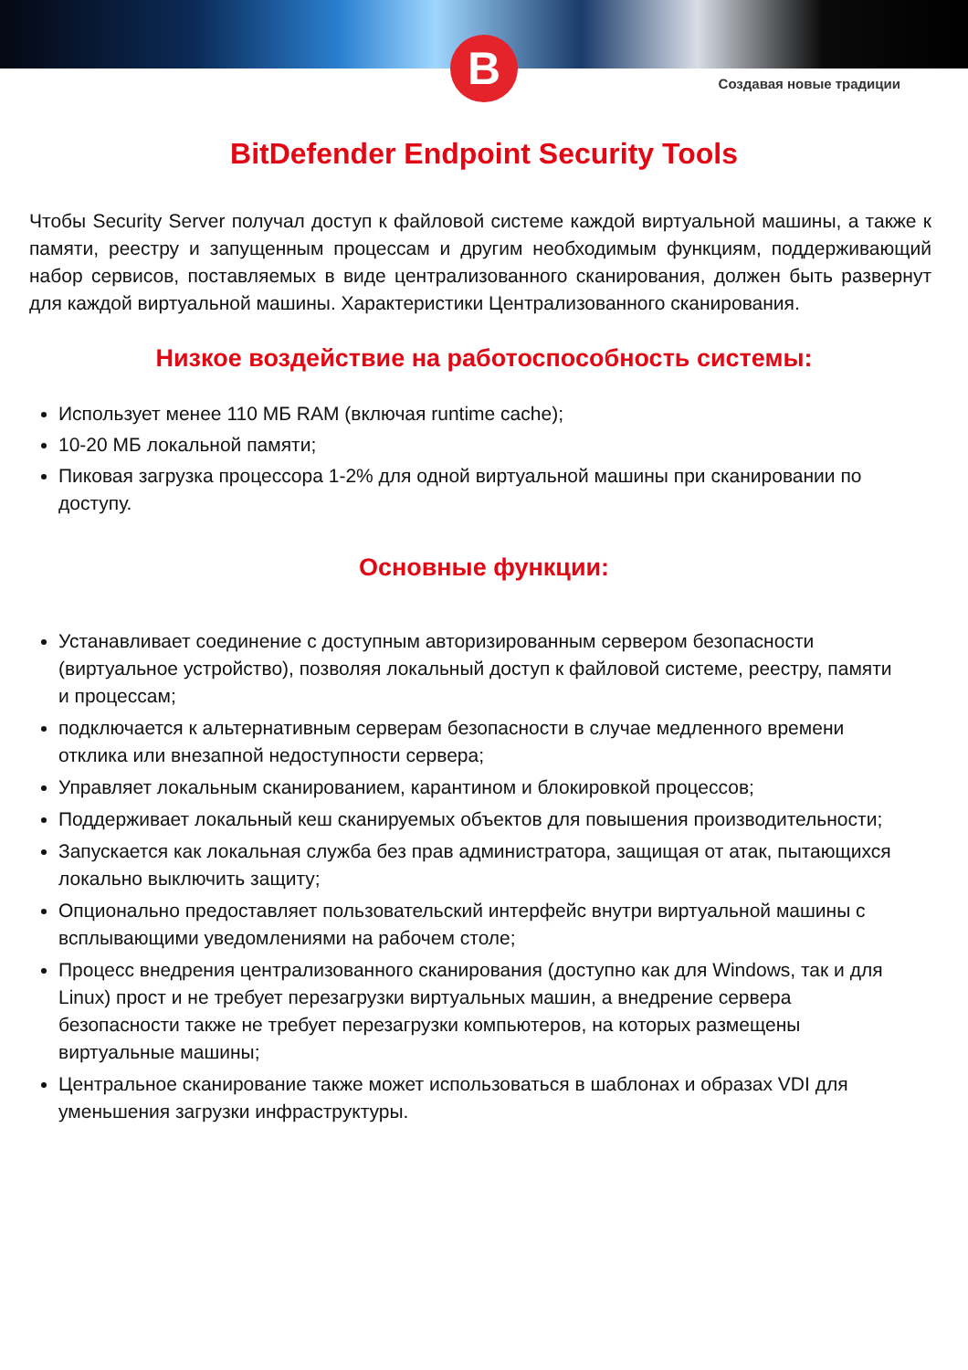B
Создавая новые традиции
BitDefender Endpoint Security Tools
Чтобы Security Server получал доступ к файловой системе каждой виртуальной машины, а также к памяти, реестру и запущенным процессам и другим необходимым функциям, поддерживающий набор сервисов, поставляемых в виде централизованного сканирования, должен быть развернут для каждой виртуальной машины. Характеристики Централизованного сканирования.
Низкое воздействие на работоспособность системы:
Использует менее 110 МБ RAM (включая runtime cache);
10-20 МБ локальной памяти;
Пиковая загрузка процессора 1-2% для одной виртуальной машины при сканировании по доступу.
Основные функции:
Устанавливает соединение с доступным авторизированным сервером безопасности (виртуальное устройство), позволяя локальный доступ к файловой системе, реестру, памяти и процессам;
подключается к альтернативным серверам безопасности в случае медленного времени отклика или внезапной недоступности сервера;
Управляет локальным сканированием, карантином и блокировкой процессов;
Поддерживает локальный кеш сканируемых объектов для повышения производительности;
Запускается как локальная служба без прав администратора, защищая от атак, пытающихся локально выключить защиту;
Опционально предоставляет пользовательский интерфейс внутри виртуальной машины с всплывающими уведомлениями на рабочем столе;
Процесс внедрения централизованного сканирования (доступно как для Windows, так и для Linux) прост и не требует перезагрузки виртуальных машин, а внедрение сервера безопасности также не требует перезагрузки компьютеров, на которых размещены виртуальные машины;
Центральное сканирование также может использоваться в шаблонах и образах VDI для уменьшения загрузки инфраструктуры.